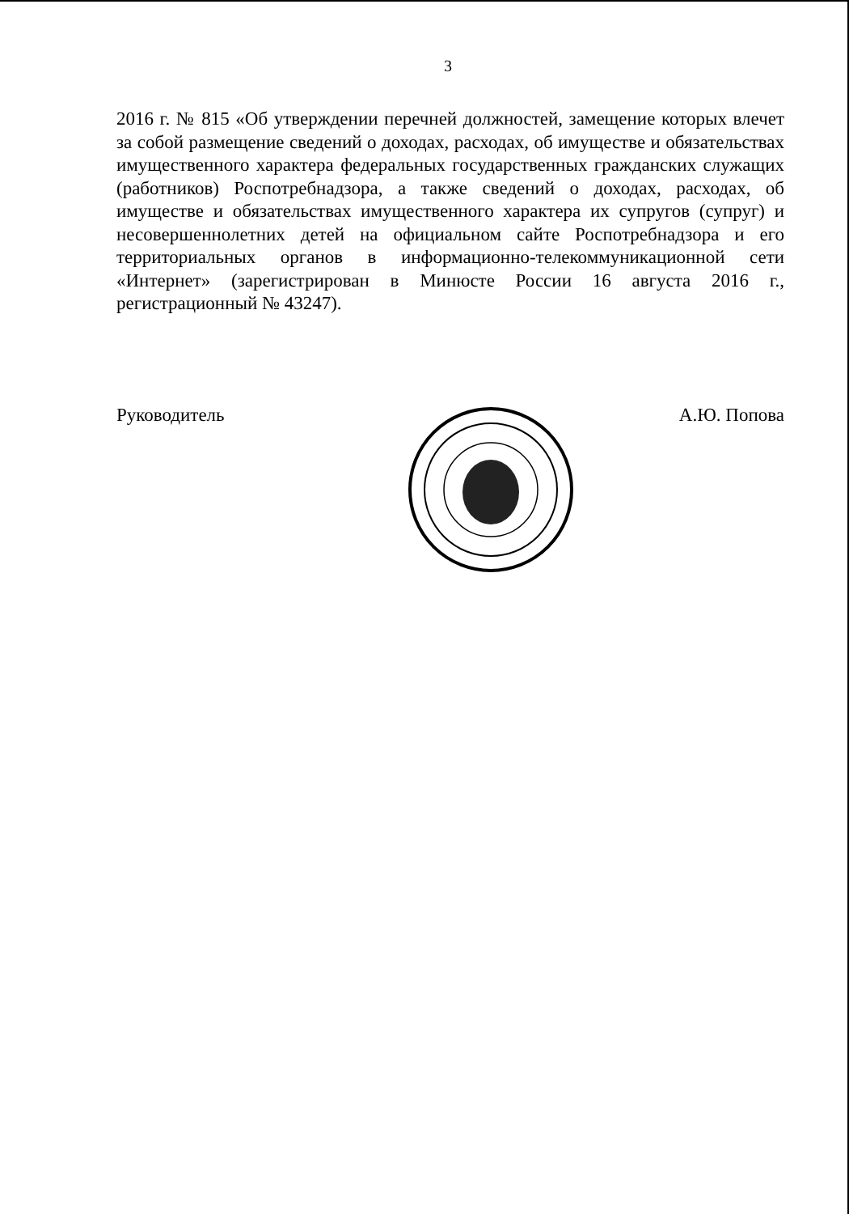3
2016 г. № 815 «Об утверждении перечней должностей, замещение которых влечет за собой размещение сведений о доходах, расходах, об имуществе и обязательствах имущественного характера федеральных государственных гражданских служащих (работников) Роспотребнадзора, а также сведений о доходах, расходах, об имуществе и обязательствах имущественного характера их супругов (супруг) и несовершеннолетних детей на официальном сайте Роспотребнадзора и его территориальных органов в информационно-телекоммуникационной сети «Интернет» (зарегистрирован в Минюсте России 16 августа 2016 г., регистрационный № 43247).
Руководитель А.Ю. Попова